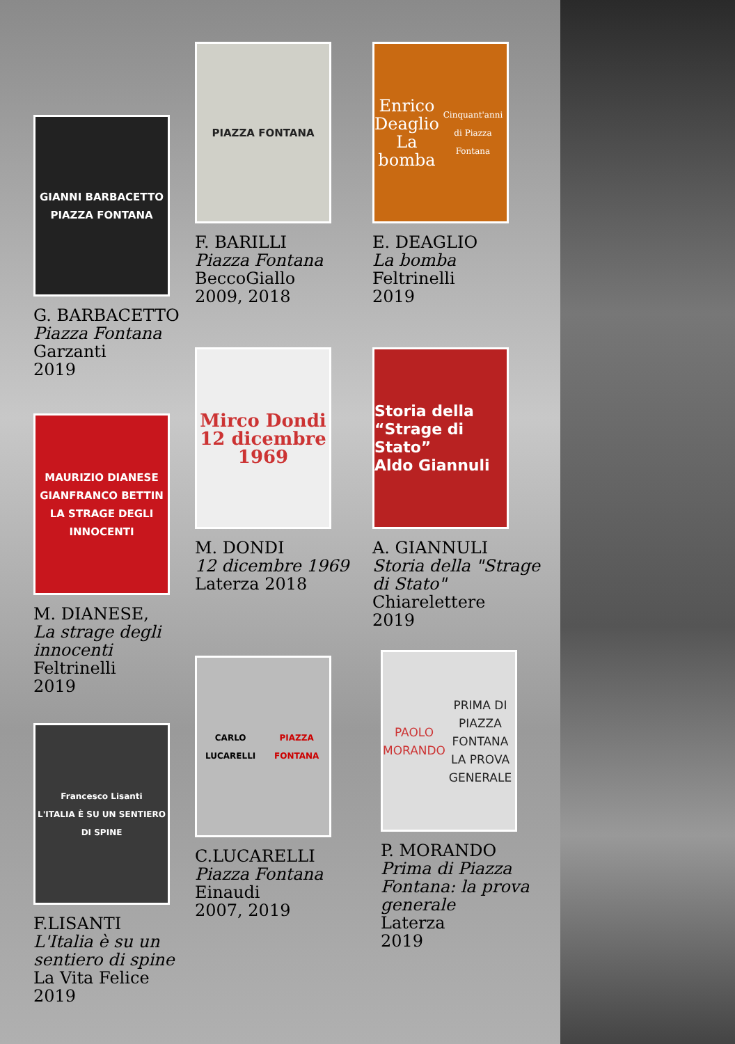GIANNI BARBACETTO
PIAZZA FONTANA
G. BARBACETTO
Piazza Fontana
Garzanti
2019
MAURIZIO DIANESE GIANFRANCO BETTIN
LA STRAGE DEGLI INNOCENTI
M. DIANESE,
La strage degli innocenti
Feltrinelli
2019
Francesco Lisanti
L'ITALIA È SU UN SENTIERO DI SPINE
F.LISANTI
L'Italia è su un sentiero di spine
La Vita Felice
2019
PIAZZA FONTANA
F. BARILLI
Piazza Fontana
BeccoGiallo
2009, 2018
Mirco Dondi 12 dicembre 1969
M. DONDI
12 dicembre 1969
Laterza 2018
CARLO LUCARELLI
PIAZZA FONTANA
C.LUCARELLI
Piazza Fontana
Einaudi
2007, 2019
Enrico Deaglio
La bomba
Cinquant'anni di Piazza Fontana
E. DEAGLIO
La bomba
Feltrinelli
2019
Storia della “Strage di Stato”
Aldo Giannuli
A. GIANNULI
Storia della "Strage di Stato"
Chiarelettere
2019
PAOLO MORANDO
PRIMA DI PIAZZA FONTANA
LA PROVA GENERALE
P. MORANDO
Prima di Piazza Fontana: la prova generale
Laterza
2019